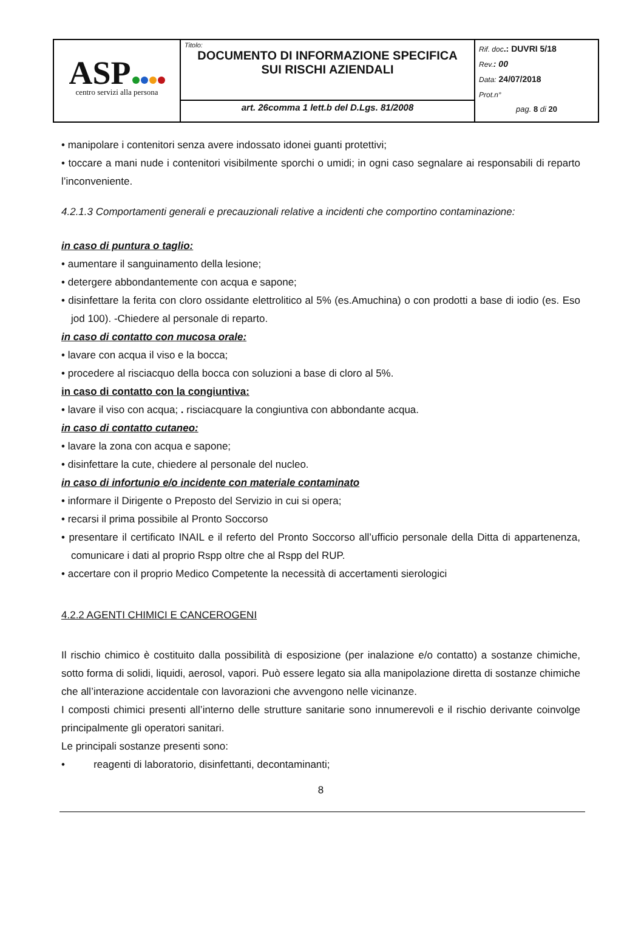| ASP centro servizi alla persona | Titolo: DOCUMENTO DI INFORMAZIONE SPECIFICA SUI RISCHI AZIENDALI | Rif. doc .: DUVRI 5/18 Rev. : 00 Data: 24/07/2018 Prot.n° pag. 8 di 20 |
| | art. 26comma 1 lett.b del D.Lgs. 81/2008 | |
• manipolare i contenitori senza avere indossato idonei guanti protettivi;
• toccare a mani nude i contenitori visibilmente sporchi o umidi; in ogni caso segnalare ai responsabili di reparto l’inconveniente.
4.2.1.3 Comportamenti generali e precauzionali relative a incidenti che comportino contaminazione:
in caso di puntura o taglio:
• aumentare il sanguinamento della lesione;
• detergere abbondantemente con acqua e sapone;
• disinfettare la ferita con cloro ossidante elettrolitico al 5% (es.Amuchina) o con prodotti a base di iodio (es. Eso jod 100). -Chiedere al personale di reparto.
in caso di contatto con mucosa orale:
• lavare con acqua il viso e la bocca;
• procedere al risciacquo della bocca con soluzioni a base di cloro al 5%.
in caso di contatto con la congiuntiva:
• lavare il viso con acqua; . risciacquare la congiuntiva con abbondante acqua.
in caso di contatto cutaneo:
• lavare la zona con acqua e sapone;
• disinfettare la cute, chiedere al personale del nucleo.
in caso di infortunio e/o incidente con materiale contaminato
• informare il Dirigente o Preposto del Servizio in cui si opera;
• recarsi il prima possibile al Pronto Soccorso
• presentare il certificato INAIL e il referto del Pronto Soccorso all’ufficio personale della Ditta di appartenenza, comunicare i dati al proprio Rspp oltre che al Rspp del RUP.
• accertare con il proprio Medico Competente la necessità di accertamenti sierologici
4.2.2 AGENTI CHIMICI E CANCEROGENI
Il rischio chimico è costituito dalla possibilità di esposizione (per inalazione e/o contatto) a sostanze chimiche, sotto forma di solidi, liquidi, aerosol, vapori. Può essere legato sia alla manipolazione diretta di sostanze chimiche che all’interazione accidentale con lavorazioni che avvengono nelle vicinanze.
I composti chimici presenti all’interno delle strutture sanitarie sono innumerevoli e il rischio derivante coinvolge principalmente gli operatori sanitari.
Le principali sostanze presenti sono:
• reagenti di laboratorio, disinfettanti, decontaminanti;
8